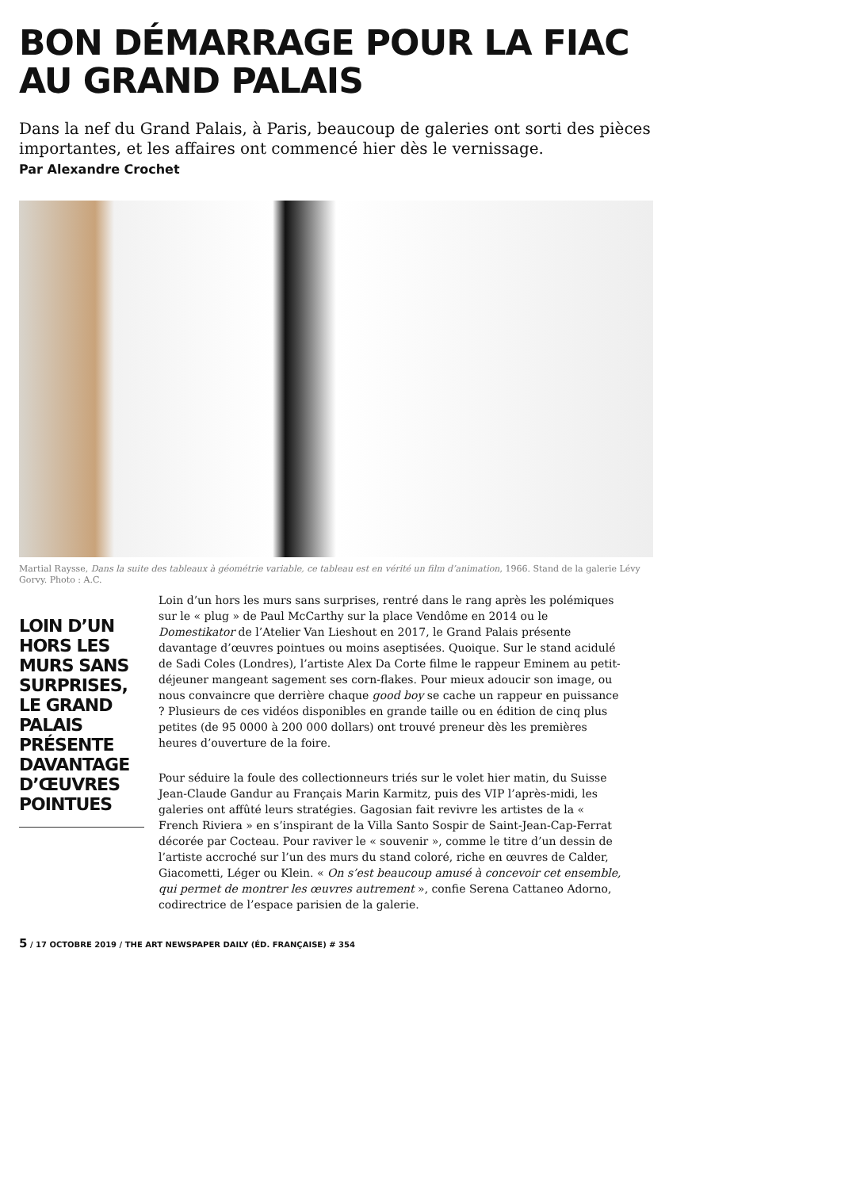BON DÉMARRAGE POUR LA FIAC
AU GRAND PALAIS
Dans la nef du Grand Palais, à Paris, beaucoup de galeries ont sorti des pièces importantes, et les affaires ont commencé hier dès le vernissage.
Par Alexandre Crochet
Martial Raysse, Dans la suite des tableaux à géométrie variable, ce tableau est en vérité un film d’animation, 1966. Stand de la galerie Lévy Gorvy. Photo : A.C.
LOIN D’UN HORS LES MURS SANS SURPRISES, LE GRAND PALAIS PRÉSENTE DAVANTAGE D’ŒUVRES POINTUES
Loin d’un hors les murs sans surprises, rentré dans le rang après les polémiques sur le « plug » de Paul McCarthy sur la place Vendôme en 2014 ou le Domestikator de l’Atelier Van Lieshout en 2017, le Grand Palais présente davantage d’œuvres pointues ou moins aseptisées. Quoique. Sur le stand acidulé de Sadi Coles (Londres), l’artiste Alex Da Corte filme le rappeur Eminem au petit-déjeuner mangeant sagement ses corn-flakes. Pour mieux adoucir son image, ou nous convaincre que derrière chaque good boy se cache un rappeur en puissance ? Plusieurs de ces vidéos disponibles en grande taille ou en édition de cinq plus petites (de 95 0000 à 200 000 dollars) ont trouvé preneur dès les premières heures d’ouverture de la foire.
Pour séduire la foule des collectionneurs triés sur le volet hier matin, du Suisse Jean-Claude Gandur au Français Marin Karmitz, puis des VIP l’après-midi, les galeries ont affûté leurs stratégies. Gagosian fait revivre les artistes de la « French Riviera » en s’inspirant de la Villa Santo Sospir de Saint-Jean-Cap-Ferrat décorée par Cocteau. Pour raviver le « souvenir », comme le titre d’un dessin de l’artiste accroché sur l’un des murs du stand coloré, riche en œuvres de Calder, Giacometti, Léger ou Klein. « On s’est beaucoup amusé à concevoir cet ensemble, qui permet de montrer les œuvres autrement », confie Serena Cattaneo Adorno, codirectrice de l’espace parisien de la galerie.
5 / 17 OCTOBRE 2019 / THE ART NEWSPAPER DAILY (ÉD. FRANÇAISE) # 354